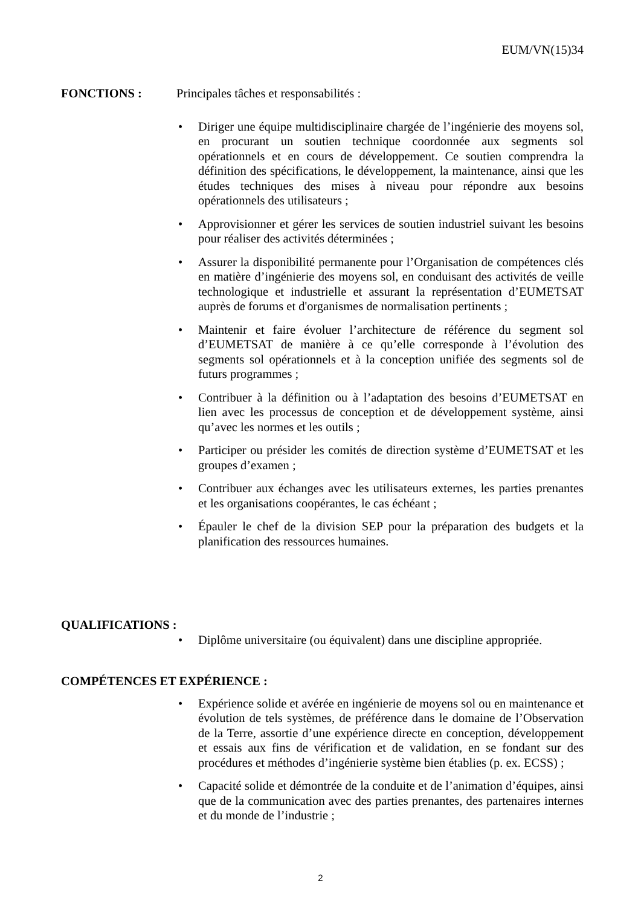EUM/VN(15)34
FONCTIONS : Principales tâches et responsabilités :
• Diriger une équipe multidisciplinaire chargée de l’ingénierie des moyens sol, en procurant un soutien technique coordonnée aux segments sol opérationnels et en cours de développement. Ce soutien comprendra la définition des spécifications, le développement, la maintenance, ainsi que les études techniques des mises à niveau pour répondre aux besoins opérationnels des utilisateurs ;
• Approvisionner et gérer les services de soutien industriel suivant les besoins pour réaliser des activités déterminées ;
• Assurer la disponibilité permanente pour l’Organisation de compétences clés en matière d’ingénierie des moyens sol, en conduisant des activités de veille technologique et industrielle et assurant la représentation d’EUMETSAT auprès de forums et d'organismes de normalisation pertinents ;
• Maintenir et faire évoluer l’architecture de référence du segment sol d’EUMETSAT de manière à ce qu’elle corresponde à l’évolution des segments sol opérationnels et à la conception unifiée des segments sol de futurs programmes ;
• Contribuer à la définition ou à l’adaptation des besoins d’EUMETSAT en lien avec les processus de conception et de développement système, ainsi qu’avec les normes et les outils ;
• Participer ou présider les comités de direction système d’EUMETSAT et les groupes d’examen ;
• Contribuer aux échanges avec les utilisateurs externes, les parties prenantes et les organisations coopérantes, le cas échéant ;
• Épauler le chef de la division SEP pour la préparation des budgets et la planification des ressources humaines.
QUALIFICATIONS :
• Diplôme universitaire (ou équivalent) dans une discipline appropriée.
COMPÉTENCES ET EXPÉRIENCE :
• Expérience solide et avérée en ingénierie de moyens sol ou en maintenance et évolution de tels systèmes, de préférence dans le domaine de l’Observation de la Terre, assortie d’une expérience directe en conception, développement et essais aux fins de vérification et de validation, en se fondant sur des procédures et méthodes d’ingénierie système bien établies (p. ex. ECSS) ;
• Capacité solide et démontrée de la conduite et de l’animation d’équipes, ainsi que de la communication avec des parties prenantes, des partenaires internes et du monde de l’industrie ;
2